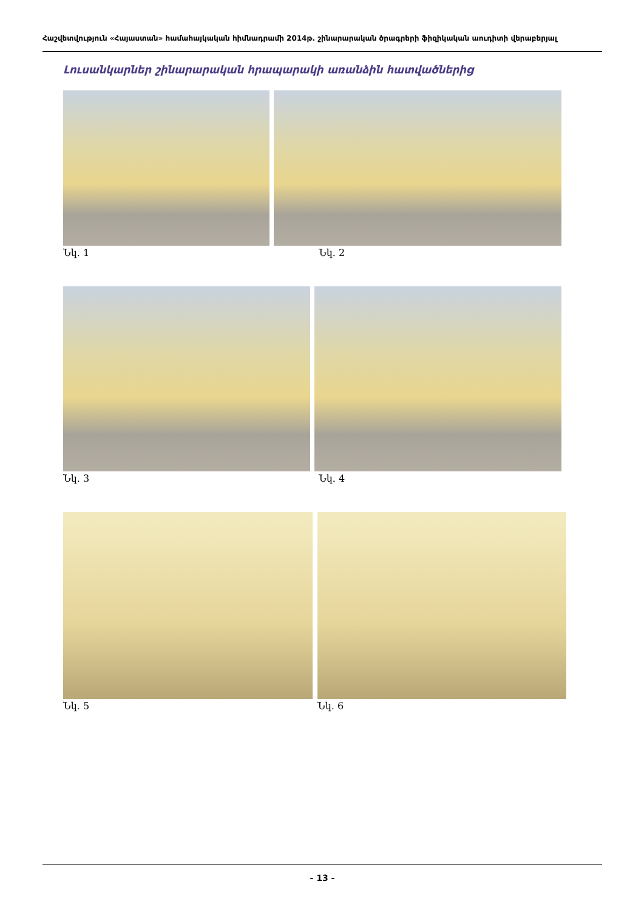Հաշվետվություն «Հայաստան» համահայկական հիմնադրամի 2014թ. շինարարական ծրագրերի ֆիզիկական աուդիտի վերաբերյալ
Լուսանկարներ շինարարական հրապարակի առանձին հատվածներից
Նկ. 1 Նկ. 2
Նկ. 3 Նկ. 4
Նկ. 5 Նկ. 6
- 13 -